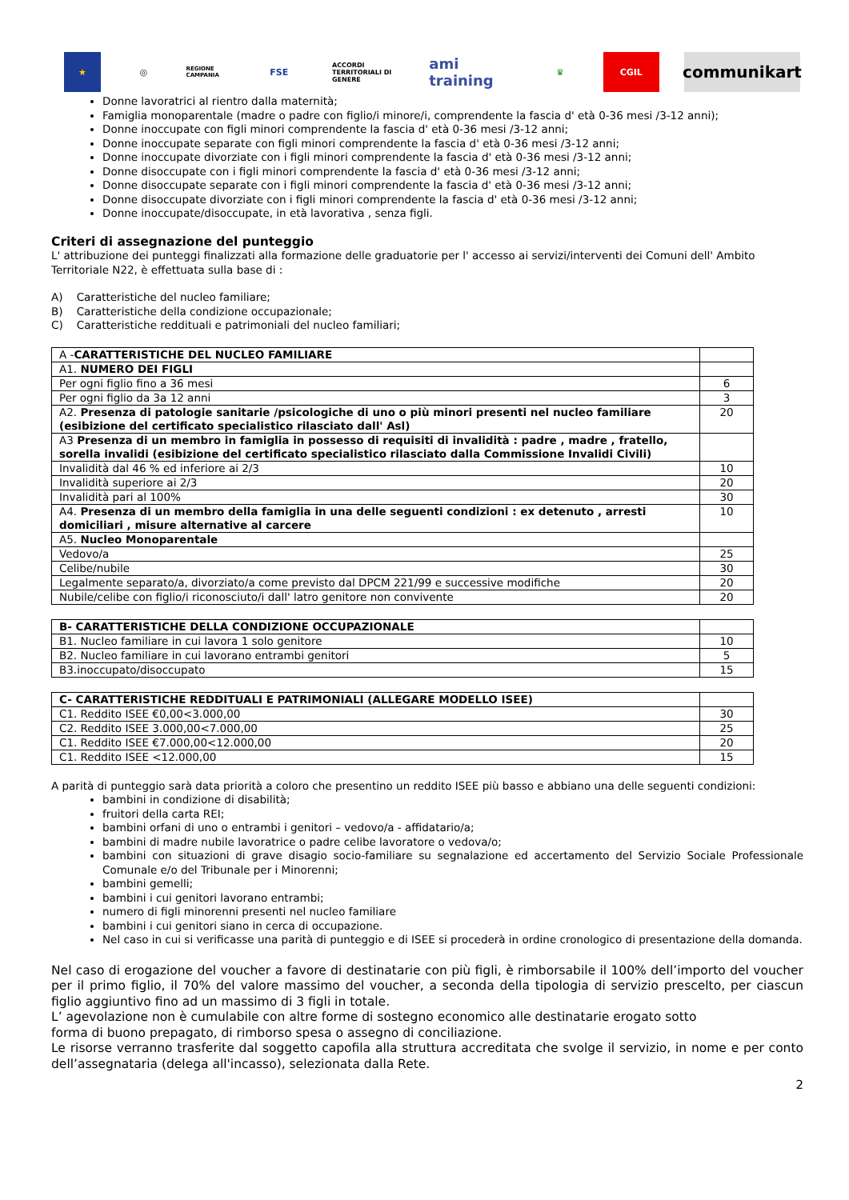★ ◎
REGIONE CAMPANIA
FSE
ACCORDI TERRITORIALI DI GENERE
ami training
♛ CGIL
communikart
Donne lavoratrici al rientro dalla maternità;
Famiglia monoparentale (madre o padre con figlio/i minore/i, comprendente la fascia d' età 0-36 mesi /3-12 anni);
Donne inoccupate con figli minori comprendente la fascia d' età 0-36 mesi /3-12 anni;
Donne inoccupate separate con figli minori comprendente la fascia d' età 0-36 mesi /3-12 anni;
Donne inoccupate divorziate con i figli minori comprendente la fascia d' età 0-36 mesi /3-12 anni;
Donne disoccupate con i figli minori comprendente la fascia d' età 0-36 mesi /3-12 anni;
Donne disoccupate separate con i figli minori comprendente la fascia d' età 0-36 mesi /3-12 anni;
Donne disoccupate divorziate con i figli minori comprendente la fascia d' età 0-36 mesi /3-12 anni;
Donne inoccupate/disoccupate, in età lavorativa , senza figli.
Criteri di assegnazione del punteggio
L' attribuzione dei punteggi finalizzati alla formazione delle graduatorie per l' accesso ai servizi/interventi dei Comuni dell' Ambito Territoriale N22, è effettuata sulla base di :
A) Caratteristiche del nucleo familiare;
B) Caratteristiche della condizione occupazionale;
C) Caratteristiche reddituali e patrimoniali del nucleo familiari;
| A - CARATTERISTICHE DEL NUCLEO FAMILIARE | |
| A1. NUMERO DEI FIGLI | |
| Per ogni figlio fino a 36 mesi | 6 |
| Per ogni figlio da 3a 12 anni | 3 |
| A2. Presenza di patologie sanitarie /psicologiche di uno o più minori presenti nel nucleo familiare (esibizione del certificato specialistico rilasciato dall' Asl) | 20 |
| A3 Presenza di un membro in famiglia in possesso di requisiti di invalidità : padre , madre , fratello, sorella invalidi (esibizione del certificato specialistico rilasciato dalla Commissione Invalidi Civili) | |
| Invalidità dal 46 % ed inferiore ai 2/3 | 10 |
| Invalidità superiore ai 2/3 | 20 |
| Invalidità pari al 100% | 30 |
| A4. Presenza di un membro della famiglia in una delle seguenti condizioni : ex detenuto , arresti domiciliari , misure alternative al carcere | 10 |
| A5. Nucleo Monoparentale | |
| Vedovo/a | 25 |
| Celibe/nubile | 30 |
| Legalmente separato/a, divorziato/a come previsto dal DPCM 221/99 e successive modifiche | 20 |
| Nubile/celibe con figlio/i riconosciuto/i dall' latro genitore non convivente | 20 |
| B- CARATTERISTICHE DELLA CONDIZIONE OCCUPAZIONALE | |
| B1. Nucleo familiare in cui lavora 1 solo genitore | 10 |
| B2. Nucleo familiare in cui lavorano entrambi genitori | 5 |
| B3.inoccupato/disoccupato | 15 |
| C- CARATTERISTICHE REDDITUALI E PATRIMONIALI (ALLEGARE MODELLO ISEE) | |
| C1. Reddito ISEE €0,00<3.000,00 | 30 |
| C2. Reddito ISEE 3.000,00<7.000,00 | 25 |
| C1. Reddito ISEE €7.000,00<12.000,00 | 20 |
| C1. Reddito ISEE <12.000,00 | 15 |
A parità di punteggio sarà data priorità a coloro che presentino un reddito ISEE più basso e abbiano una delle seguenti condizioni:
bambini in condizione di disabilità;
fruitori della carta REI;
bambini orfani di uno o entrambi i genitori – vedovo/a - affidatario/a;
bambini di madre nubile lavoratrice o padre celibe lavoratore o vedova/o;
bambini con situazioni di grave disagio socio-familiare su segnalazione ed accertamento del Servizio Sociale Professionale Comunale e/o del Tribunale per i Minorenni;
bambini gemelli;
bambini i cui genitori lavorano entrambi;
numero di figli minorenni presenti nel nucleo familiare
bambini i cui genitori siano in cerca di occupazione.
Nel caso in cui si verificasse una parità di punteggio e di ISEE si procederà in ordine cronologico di presentazione della domanda.
Nel caso di erogazione del voucher a favore di destinatarie con più figli, è rimborsabile il 100% dell’importo del voucher per il primo figlio, il 70% del valore massimo del voucher, a seconda della tipologia di servizio prescelto, per ciascun figlio aggiuntivo fino ad un massimo di 3 figli in totale.
L’ agevolazione non è cumulabile con altre forme di sostegno economico alle destinatarie erogato sotto
forma di buono prepagato, di rimborso spesa o assegno di conciliazione.
Le risorse verranno trasferite dal soggetto capofila alla struttura accreditata che svolge il servizio, in nome e per conto dell’assegnataria (delega all'incasso), selezionata dalla Rete.
2